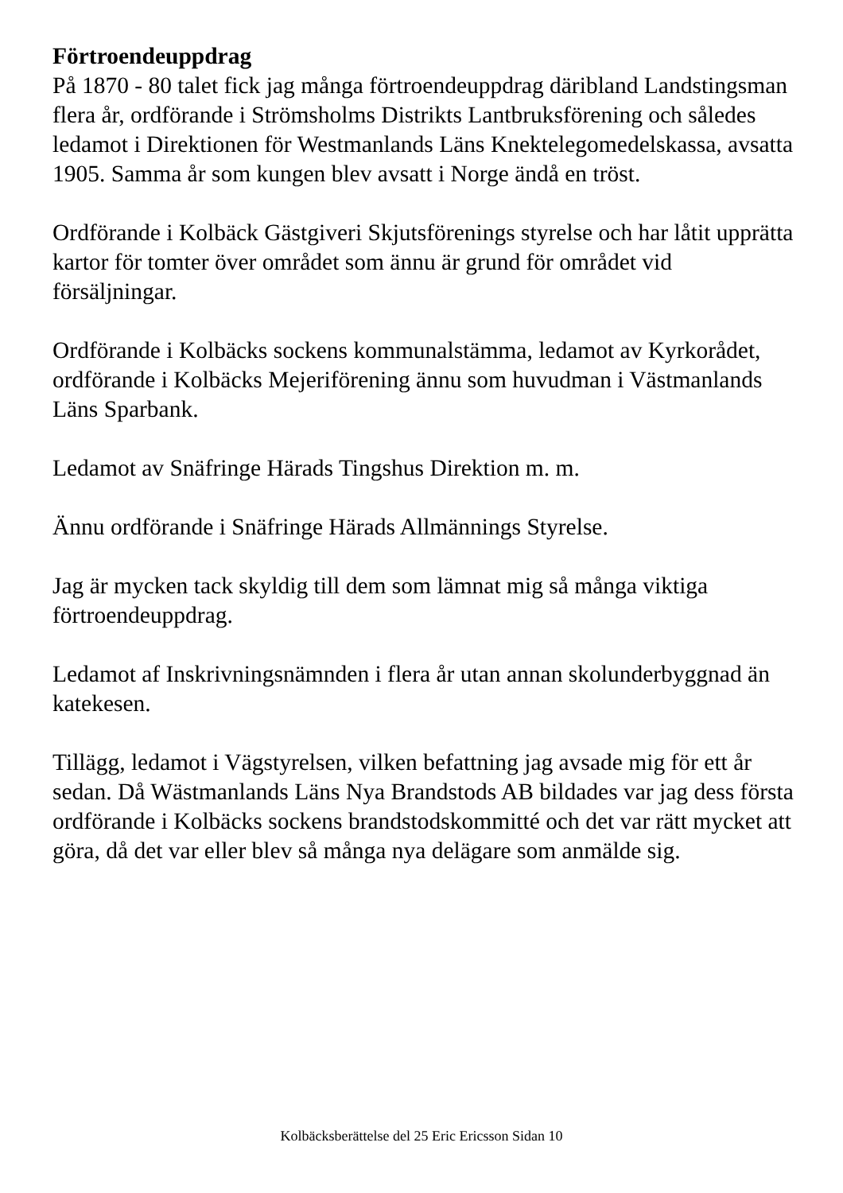Förtroendeuppdrag
På 1870 - 80 talet fick jag många förtroendeuppdrag däribland Landstingsman flera år, ordförande i Strömsholms Distrikts Lantbruksförening och således ledamot i Direktionen för Westmanlands Läns Knektelegomedelskassa, avsatta 1905. Samma år som kungen blev avsatt i Norge ändå en tröst.
Ordförande i Kolbäck Gästgiveri Skjutsförenings styrelse och har låtit upprätta kartor för tomter över området som ännu är grund för området vid försäljningar.
Ordförande i Kolbäcks sockens kommunalstämma, ledamot av Kyrkorådet,
ordförande i Kolbäcks Mejeriförening ännu som huvudman i Västmanlands Läns Sparbank.
Ledamot av Snäfringe Härads Tingshus Direktion m. m.
Ännu ordförande i Snäfringe Härads Allmännings Styrelse.
Jag är mycken tack skyldig till dem som lämnat mig så många viktiga förtroendeuppdrag.
Ledamot af Inskrivningsnämnden i flera år utan annan skolunderbyggnad än katekesen.
Tillägg, ledamot i Vägstyrelsen, vilken befattning jag avsade mig för ett år sedan. Då Wästmanlands Läns Nya Brandstods AB bildades var jag dess första ordförande i Kolbäcks sockens brandstodskommitté och det var rätt mycket att göra, då det var eller blev så många nya delägare som anmälde sig.
Kolbäcksberättelse del 25 Eric Ericsson Sidan 10